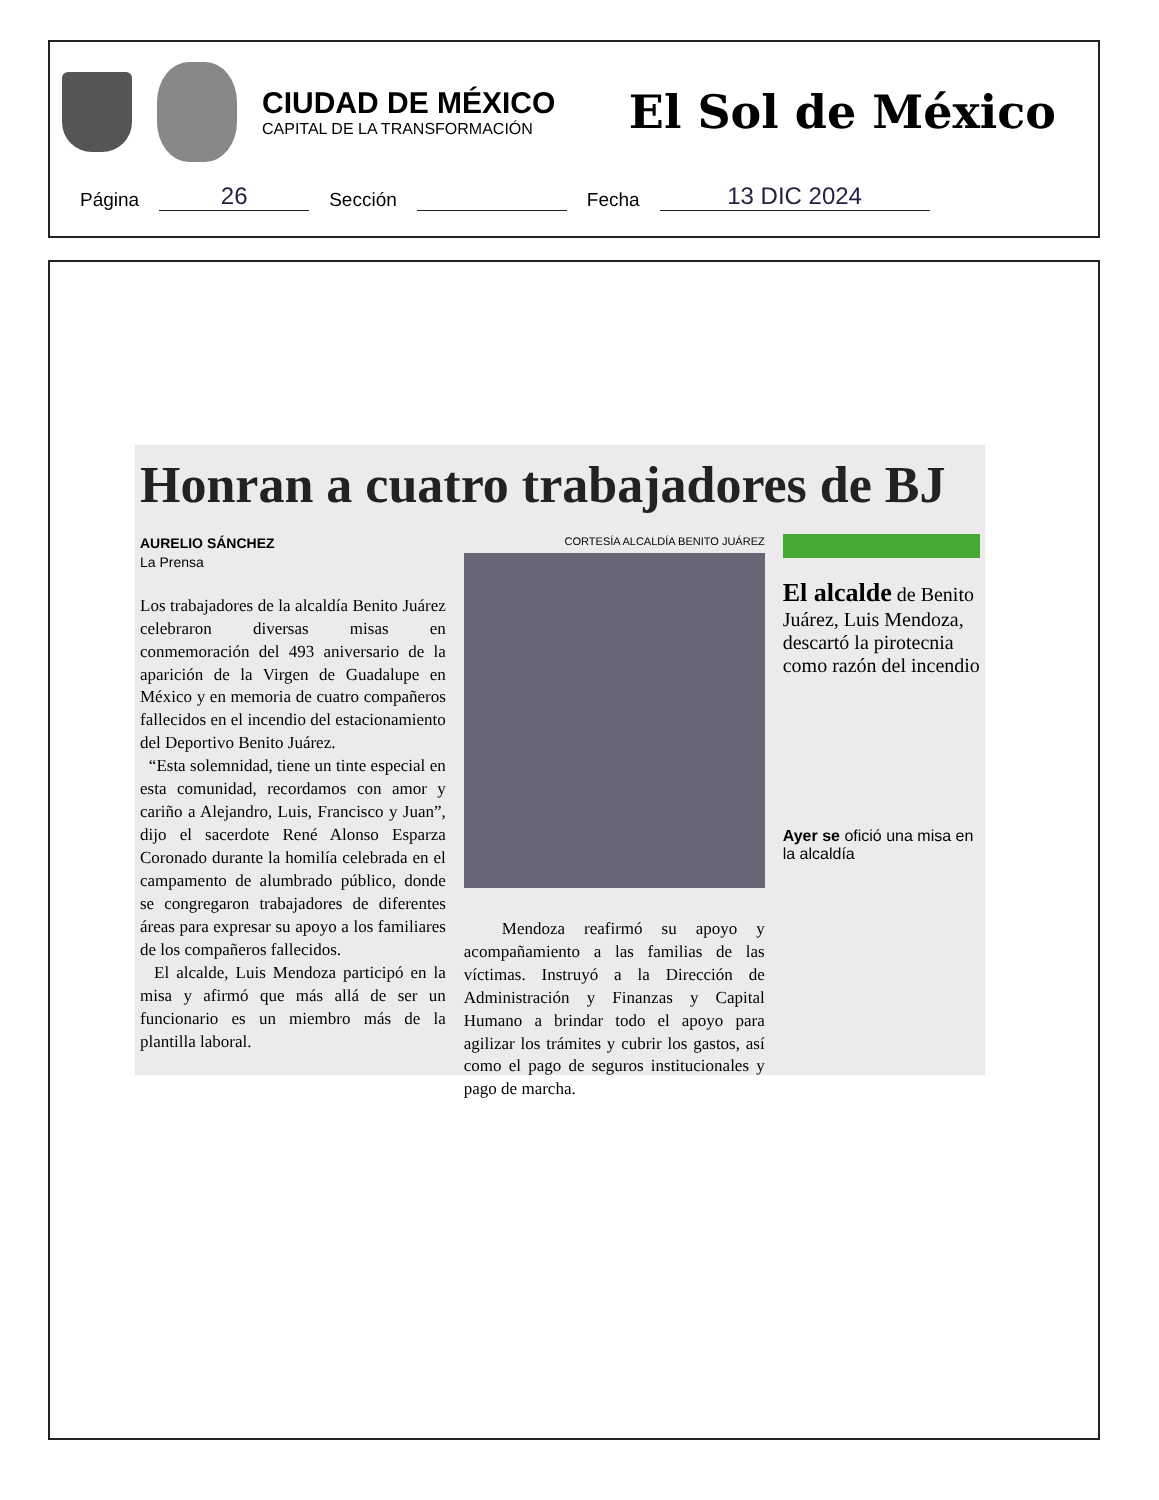CIUDAD DE MÉXICO
CAPITAL DE LA TRANSFORMACIÓN
El Sol de México
Página
26
Sección
Fecha
13 DIC 2024
Honran a cuatro trabajadores de BJ
AURELIO SÁNCHEZ
La Prensa
Los trabajadores de la alcaldía Benito Juárez celebraron diversas misas en conmemoración del 493 aniversario de la aparición de la Virgen de Guadalupe en México y en memoria de cuatro compañeros fallecidos en el incendio del estacionamiento del Deportivo Benito Juárez.
“Esta solemnidad, tiene un tinte especial en esta comunidad, recordamos con amor y cariño a Alejandro, Luis, Francisco y Juan”, dijo el sacerdote René Alonso Esparza Coronado durante la homilía celebrada en el campamento de alumbrado público, donde se congregaron trabajadores de diferentes áreas para expresar su apoyo a los familiares de los compañeros fallecidos.
El alcalde, Luis Mendoza participó en la misa y afirmó que más allá de ser un funcionario es un miembro más de la plantilla laboral.
CORTESÍA ALCALDÍA BENITO JUÁREZ
Mendoza reafirmó su apoyo y acompañamiento a las familias de las víctimas. Instruyó a la Dirección de Administración y Finanzas y Capital Humano a brindar todo el apoyo para agilizar los trámites y cubrir los gastos, así como el pago de seguros institucionales y pago de marcha.
El alcalde de Benito Juárez, Luis Mendoza, descartó la pirotecnia como razón del incendio
Ayer se ofició una misa en la alcaldía